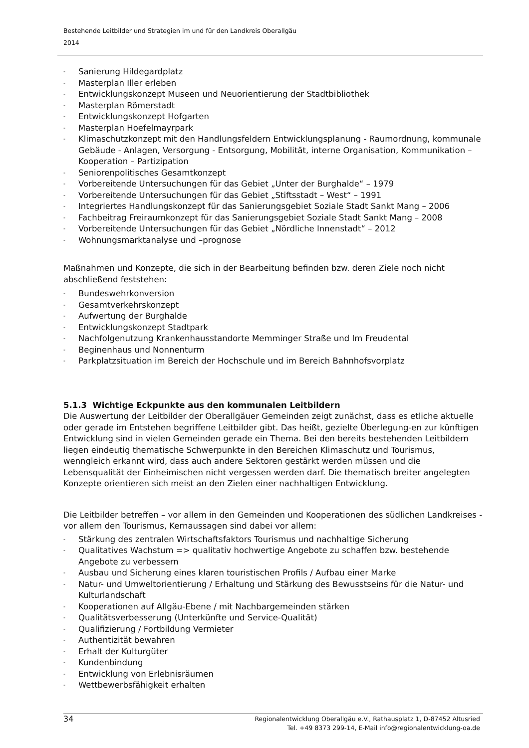Bestehende Leitbilder und Strategien im und für den Landkreis Oberallgäu
2014
- Sanierung Hildegardplatz
- Masterplan Iller erleben
- Entwicklungskonzept Museen und Neuorientierung der Stadtbibliothek
- Masterplan Römerstadt
- Entwicklungskonzept Hofgarten
- Masterplan Hoefelmayrpark
- Klimaschutzkonzept mit den Handlungsfeldern Entwicklungsplanung - Raumordnung, kommunale Gebäude - Anlagen, Versorgung - Entsorgung, Mobilität, interne Organisation, Kommunikation – Kooperation – Partizipation
- Seniorenpolitisches Gesamtkonzept
- Vorbereitende Untersuchungen für das Gebiet „Unter der Burghalde“ – 1979
- Vorbereitende Untersuchungen für das Gebiet „Stiftsstadt – West“ – 1991
- Integriertes Handlungskonzept für das Sanierungsgebiet Soziale Stadt Sankt Mang – 2006
- Fachbeitrag Freiraumkonzept für das Sanierungsgebiet Soziale Stadt Sankt Mang – 2008
- Vorbereitende Untersuchungen für das Gebiet „Nördliche Innenstadt“ – 2012
- Wohnungsmarktanalyse und –prognose
Maßnahmen und Konzepte, die sich in der Bearbeitung befinden bzw. deren Ziele noch nicht abschließend feststehen:
- Bundeswehrkonversion
- Gesamtverkehrskonzept
- Aufwertung der Burghalde
- Entwicklungskonzept Stadtpark
- Nachfolgenutzung Krankenhausstandorte Memminger Straße und Im Freudental
- Beginenhaus und Nonnenturm
- Parkplatzsituation im Bereich der Hochschule und im Bereich Bahnhofsvorplatz
5.1.3 Wichtige Eckpunkte aus den kommunalen Leitbildern
Die Auswertung der Leitbilder der Oberallgäuer Gemeinden zeigt zunächst, dass es etliche aktuelle oder gerade im Entstehen begriffene Leitbilder gibt. Das heißt, gezielte Überlegung-en zur künftigen Entwicklung sind in vielen Gemeinden gerade ein Thema. Bei den bereits bestehenden Leitbildern liegen eindeutig thematische Schwerpunkte in den Bereichen Klimaschutz und Tourismus, wenngleich erkannt wird, dass auch andere Sektoren gestärkt werden müssen und die Lebensqualität der Einheimischen nicht vergessen werden darf. Die thematisch breiter angelegten Konzepte orientieren sich meist an den Zielen einer nachhaltigen Entwicklung.
Die Leitbilder betreffen – vor allem in den Gemeinden und Kooperationen des südlichen Landkreises - vor allem den Tourismus, Kernaussagen sind dabei vor allem:
- Stärkung des zentralen Wirtschaftsfaktors Tourismus und nachhaltige Sicherung
- Qualitatives Wachstum => qualitativ hochwertige Angebote zu schaffen bzw. bestehende Angebote zu verbessern
- Ausbau und Sicherung eines klaren touristischen Profils / Aufbau einer Marke
- Natur- und Umweltorientierung / Erhaltung und Stärkung des Bewusstseins für die Natur- und Kulturlandschaft
- Kooperationen auf Allgäu-Ebene / mit Nachbargemeinden stärken
- Qualitätsverbesserung (Unterkünfte und Service-Qualität)
- Qualifizierung / Fortbildung Vermieter
- Authentizität bewahren
- Erhalt der Kulturgüter
- Kundenbindung
- Entwicklung von Erlebnisräumen
- Wettbewerbsfähigkeit erhalten
34
Regionalentwicklung Oberallgäu e.V., Rathausplatz 1, D-87452 Altusried
Tel. +49 8373 299-14, E-Mail info@regionalentwicklung-oa.de